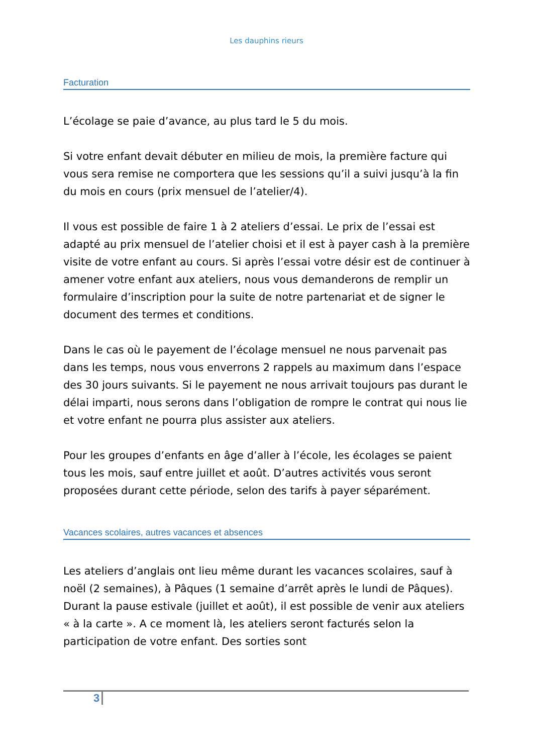Les dauphins rieurs
Facturation
L’écolage se paie d’avance, au plus tard le 5 du mois.
Si votre enfant devait débuter en milieu de mois, la première facture qui vous sera remise ne comportera que les sessions qu’il a suivi jusqu’à la fin du mois en cours (prix mensuel de l’atelier/4).
Il vous est possible de faire 1 à 2 ateliers d’essai. Le prix de l’essai est adapté au prix mensuel de l’atelier choisi et il est à payer cash à la première visite de votre enfant au cours. Si après l’essai votre désir est de continuer à amener votre enfant aux ateliers, nous vous demanderons de remplir un formulaire d’inscription pour la suite de notre partenariat et de signer le document des termes et conditions.
Dans le cas où le payement de l’écolage mensuel ne nous parvenait pas dans les temps, nous vous enverrons 2 rappels au maximum dans l’espace des 30 jours suivants. Si le payement ne nous arrivait toujours pas durant le délai imparti, nous serons dans l’obligation de rompre le contrat qui nous lie et votre enfant ne pourra plus assister aux ateliers.
Pour les groupes d’enfants en âge d’aller à l’école, les écolages se paient tous les mois, sauf entre juillet et août. D’autres activités vous seront proposées durant cette période, selon des tarifs à payer séparément.
Vacances scolaires, autres vacances et absences
Les ateliers d’anglais ont lieu même durant les vacances scolaires, sauf à noël (2 semaines), à Pâques (1 semaine d’arrêt après le lundi de Pâques). Durant la pause estivale (juillet et août), il est possible de venir aux ateliers « à la carte ». A ce moment là, les ateliers seront facturés selon la participation de votre enfant. Des sorties sont
3